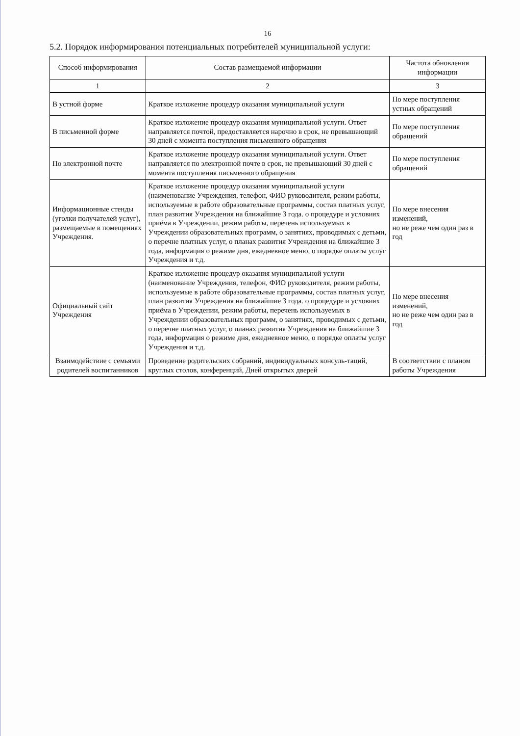16
5.2. Порядок информирования потенциальных потребителей муниципальной услуги:
| Способ информирования | Состав размещаемой информации | Частота обновления информации |
| --- | --- | --- |
| 1 | 2 | 3 |
| В устной форме | Краткое изложение процедур оказания муниципальной услуги | По мере поступления устных обращений |
| В письменной форме | Краткое изложение процедур оказания муниципальной услуги. Ответ направляется почтой, предоставляется нарочно в срок, не превышающий 30 дней с момента поступления письменного обращения | По мере поступления обращений |
| По электронной почте | Краткое изложение процедур оказания муниципальной услуги. Ответ направляется по электронной почте в срок, не превышающий 30 дней с момента поступления письменного обращения | По мере поступления обращений |
| Информационные стенды (уголки получателей услуг), размещаемые в помещениях Учреждения. | Краткое изложение процедур оказания муниципальной услуги (наименование Учреждения, телефон, ФИО руководителя, режим работы, используемые в работе образовательные программы, состав платных услуг, план развития Учреждения на ближайшие 3 года. о процедуре и условиях приёма в Учреждении, режим работы, перечень используемых в Учреждении образовательных программ, о занятиях, проводимых с детьми, о перечне платных услуг, о планах развития Учреждения на ближайшие 3 года, информация о режиме дня, ежедневное меню, о порядке оплаты услуг Учреждения и т.д. | По мере внесения изменений, но не реже чем один раз в год |
| Официальный сайт Учреждения | Краткое изложение процедур оказания муниципальной услуги (наименование Учреждения, телефон, ФИО руководителя, режим работы, используемые в работе образовательные программы, состав платных услуг, план развития Учреждения на ближайшие 3 года. о процедуре и условиях приёма в Учреждении, режим работы, перечень используемых в Учреждении образовательных программ, о занятиях, проводимых с детьми, о перечне платных услуг, о планах развития Учреждения на ближайшие 3 года, информация о режиме дня, ежедневное меню, о порядке оплаты услуг Учреждения и т.д. | По мере внесения изменений, но не реже чем один раз в год |
| Взаимодействие с семьями родителей воспитанников | Проведение родительских собраний, индивидуальных консуль-таций, круглых столов, конференций, Дней открытых дверей | В соответствии с планом работы Учреждения |